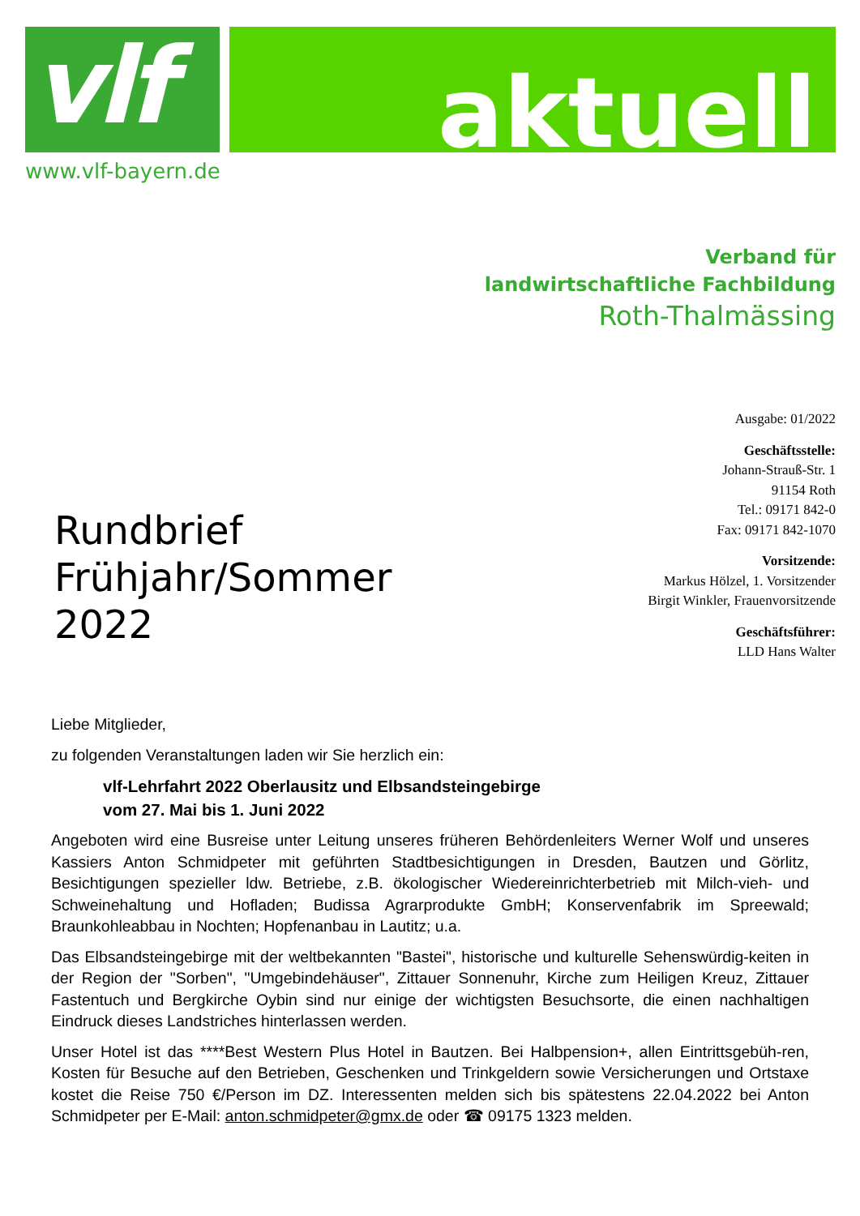vlf aktuell
www.vlf-bayern.de
Verband für
landwirtschaftliche Fachbildung
Roth-Thalmässing
Rundbrief
Frühjahr/Sommer
2022
Ausgabe: 01/2022
Geschäftsstelle:
Johann-Strauß-Str. 1
91154 Roth
Tel.: 09171 842-0
Fax: 09171 842-1070
Vorsitzende:
Markus Hölzel, 1. Vorsitzender
Birgit Winkler, Frauenvorsitzende
Geschäftsführer:
LLD Hans Walter
Liebe Mitglieder,
zu folgenden Veranstaltungen laden wir Sie herzlich ein:
vlf-Lehrfahrt 2022 Oberlausitz und Elbsandsteingebirge
vom 27. Mai bis 1. Juni 2022
Angeboten wird eine Busreise unter Leitung unseres früheren Behördenleiters Werner Wolf und unseres Kassiers Anton Schmidpeter mit geführten Stadtbesichtigungen in Dresden, Bautzen und Görlitz, Besichtigungen spezieller ldw. Betriebe, z.B. ökologischer Wiedereinrichterbetrieb mit Milch-vieh- und Schweinehaltung und Hofladen; Budissa Agrarprodukte GmbH; Konservenfabrik im Spreewald; Braunkohleabbau in Nochten; Hopfenanbau in Lautitz; u.a.
Das Elbsandsteingebirge mit der weltbekannten "Bastei", historische und kulturelle Sehenswürdig-keiten in der Region der "Sorben", "Umgebindehäuser", Zittauer Sonnenuhr, Kirche zum Heiligen Kreuz, Zittauer Fastentuch und Bergkirche Oybin sind nur einige der wichtigsten Besuchsorte, die einen nachhaltigen Eindruck dieses Landstriches hinterlassen werden.
Unser Hotel ist das ****Best Western Plus Hotel in Bautzen. Bei Halbpension+, allen Eintrittsgebüh-ren, Kosten für Besuche auf den Betrieben, Geschenken und Trinkgeldern sowie Versicherungen und Ortstaxe kostet die Reise 750 €/Person im DZ. Interessenten melden sich bis spätestens 22.04.2022 bei Anton Schmidpeter per E-Mail: anton.schmidpeter@gmx.de oder ☎ 09175 1323 melden.